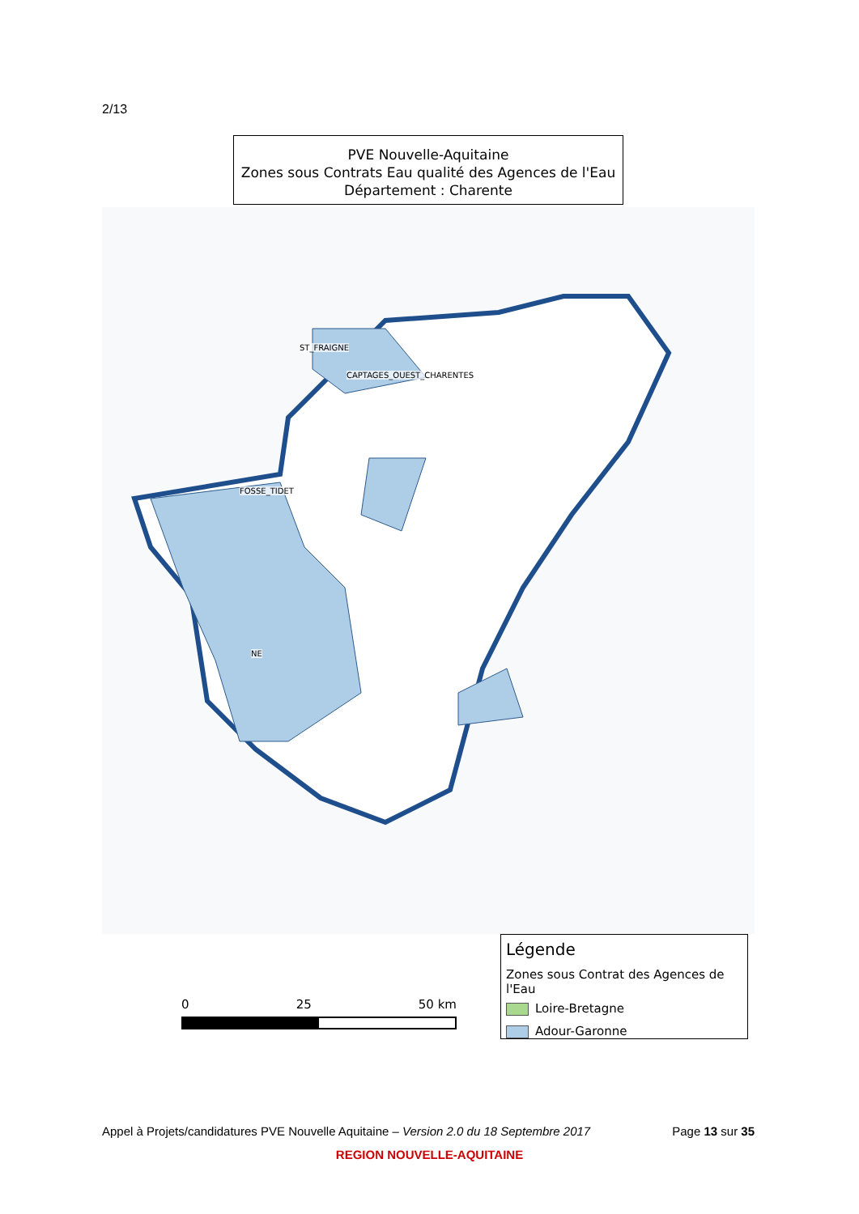2/13
PVE Nouvelle-Aquitaine
Zones sous Contrats Eau qualité des Agences de l'Eau
Département : Charente
ST_FRAIGNE
CAPTAGES_OUEST_CHARENTES
FOSSE_TIDET
NE
0 25 50 km
Légende
Zones sous Contrat des Agences de l'Eau
Loire-Bretagne
Adour-Garonne
Appel à Projets/candidatures PVE Nouvelle Aquitaine – Version 2.0 du 18 Septembre 2017 Page 13 sur 35
REGION NOUVELLE-AQUITAINE